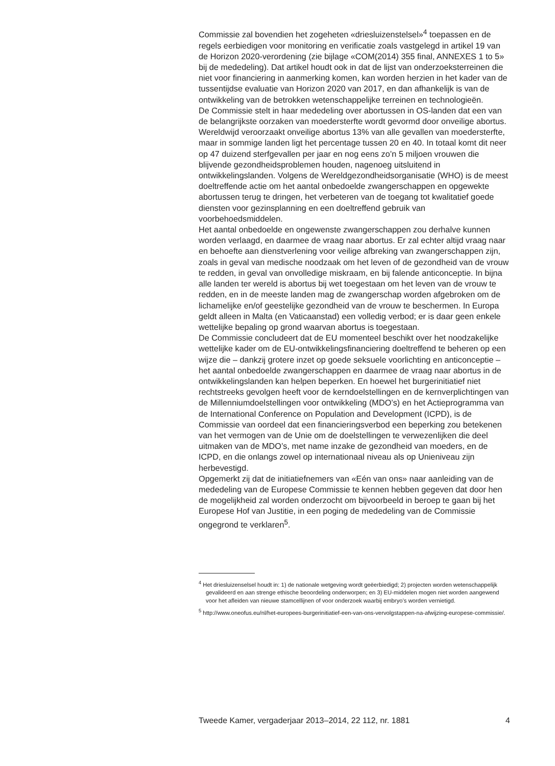Commissie zal bovendien het zogeheten «driesluizenstelsel»<sup>4</sup> toepassen en de regels eerbiedigen voor monitoring en verificatie zoals vastgelegd in artikel 19 van de Horizon 2020-verordening (zie bijlage «COM(2014) 355 final, ANNEXES 1 to 5» bij de mededeling). Dat artikel houdt ook in dat de lijst van onderzoeksterreinen die niet voor financiering in aanmerking komen, kan worden herzien in het kader van de tussentijdse evaluatie van Horizon 2020 van 2017, en dan afhankelijk is van de ontwikkeling van de betrokken wetenschappelijke terreinen en technologieën.
De Commissie stelt in haar mededeling over abortussen in OS-landen dat een van de belangrijkste oorzaken van moedersterfte wordt gevormd door onveilige abortus. Wereldwijd veroorzaakt onveilige abortus 13% van alle gevallen van moedersterfte, maar in sommige landen ligt het percentage tussen 20 en 40. In totaal komt dit neer op 47 duizend sterfgevallen per jaar en nog eens zo’n 5 miljoen vrouwen die blijvende gezondheidsproblemen houden, nagenoeg uitsluitend in ontwikkelingslanden. Volgens de Wereldgezondheidsorganisatie (WHO) is de meest doeltreffende actie om het aantal onbedoelde zwangerschappen en opgewekte abortussen terug te dringen, het verbeteren van de toegang tot kwalitatief goede diensten voor gezinsplanning en een doeltreffend gebruik van voorbehoedsmiddelen.
Het aantal onbedoelde en ongewenste zwangerschappen zou derhalve kunnen worden verlaagd, en daarmee de vraag naar abortus. Er zal echter altijd vraag naar en behoefte aan dienstverlening voor veilige afbreking van zwangerschappen zijn, zoals in geval van medische noodzaak om het leven of de gezondheid van de vrouw te redden, in geval van onvolledige miskraam, en bij falende anticonceptie. In bijna alle landen ter wereld is abortus bij wet toegestaan om het leven van de vrouw te redden, en in de meeste landen mag de zwangerschap worden afgebroken om de lichamelijke en/of geestelijke gezondheid van de vrouw te beschermen. In Europa geldt alleen in Malta (en Vaticaanstad) een volledig verbod; er is daar geen enkele wettelijke bepaling op grond waarvan abortus is toegestaan.
De Commissie concludeert dat de EU momenteel beschikt over het noodzakelijke wettelijke kader om de EU-ontwikkelingsfinanciering doeltreffend te beheren op een wijze die – dankzij grotere inzet op goede seksuele voorlichting en anticonceptie – het aantal onbedoelde zwangerschappen en daarmee de vraag naar abortus in de ontwikkelingslanden kan helpen beperken. En hoewel het burgerinitiatief niet rechtstreeks gevolgen heeft voor de kerndoelstellingen en de kernverplichtingen van de Millenniumdoelstellingen voor ontwikkeling (MDO’s) en het Actieprogramma van de International Conference on Population and Development (ICPD), is de Commissie van oordeel dat een financieringsverbod een beperking zou betekenen van het vermogen van de Unie om de doelstellingen te verwezenlijken die deel uitmaken van de MDO’s, met name inzake de gezondheid van moeders, en de ICPD, en die onlangs zowel op internationaal niveau als op Unieniveau zijn herbevestigd.
Opgemerkt zij dat de initiatiefnemers van «Eén van ons» naar aanleiding van de mededeling van de Europese Commissie te kennen hebben gegeven dat door hen de mogelijkheid zal worden onderzocht om bijvoorbeeld in beroep te gaan bij het Europese Hof van Justitie, in een poging de mededeling van de Commissie ongegrond te verklaren<sup>5</sup>.
<sup>4</sup> Het driesluizenselsel houdt in: 1) de nationale wetgeving wordt geëerbiedigd; 2) projecten worden wetenschappelijk gevalideerd en aan strenge ethische beoordeling onderworpen; en 3) EU-middelen mogen niet worden aangewend voor het afleiden van nieuwe stamcellijnen of voor onderzoek waarbij embryo’s worden vernietigd.
<sup>5</sup> http://www.oneofus.eu/nl/het-europees-burgerinitiatief-een-van-ons-vervolgstappen-na-afwijzing-europese-commissie/.
Tweede Kamer, vergaderjaar 2013–2014, 22 112, nr. 1881 4